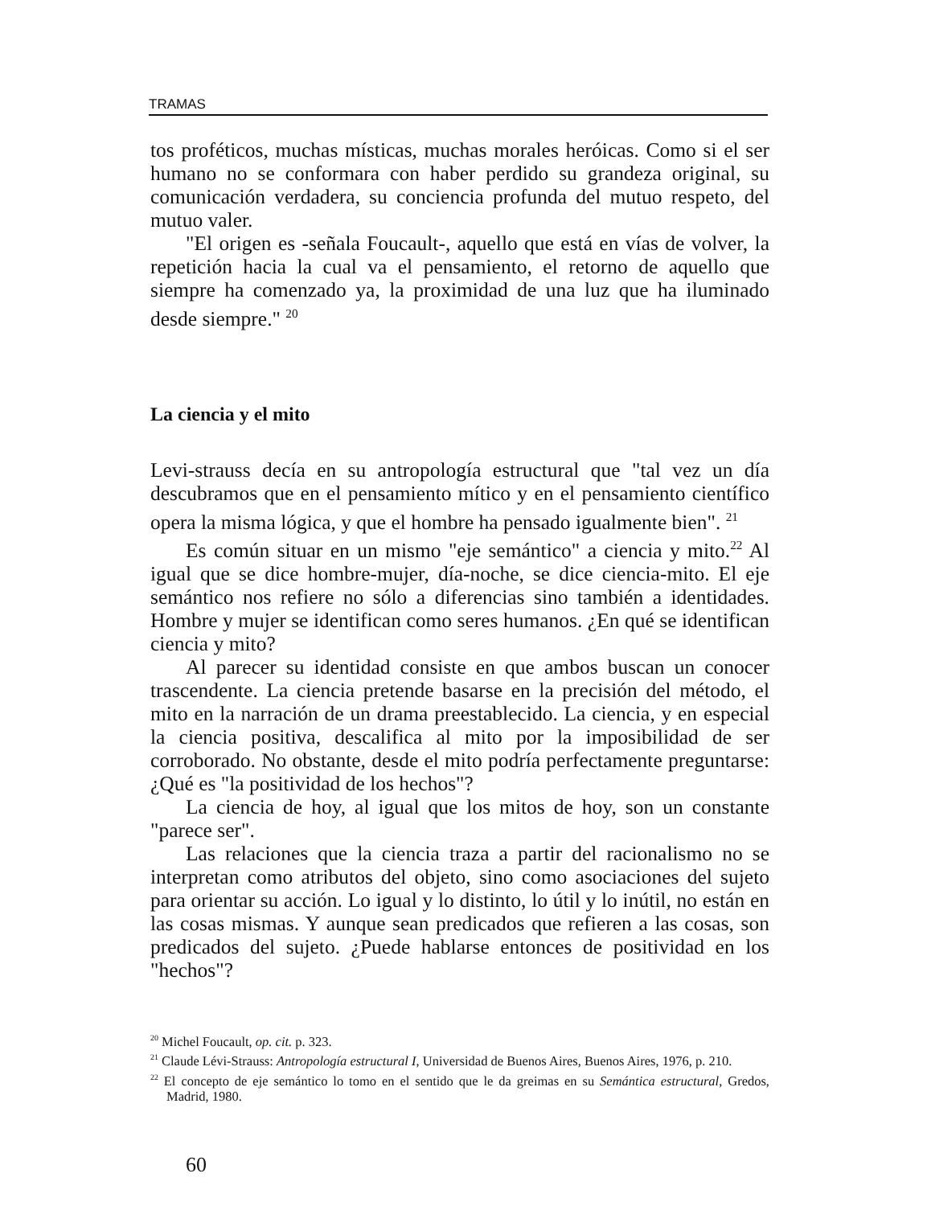TRAMAS
tos proféticos, muchas místicas, muchas morales heróicas. Como si el ser humano no se conformara con haber perdido su grandeza original, su comunicación verdadera, su conciencia profunda del mutuo respeto, del mutuo valer.
"El origen es -señala Foucault-, aquello que está en vías de volver, la repetición hacia la cual va el pensamiento, el retorno de aquello que siempre ha comenzado ya, la proximidad de una luz que ha iluminado desde siempre." <sup>20</sup>
La ciencia y el mito
Levi-strauss decía en su antropología estructural que "tal vez un día descubramos que en el pensamiento mítico y en el pensamiento científico opera la misma lógica, y que el hombre ha pensado igualmente bien". <sup>21</sup>
Es común situar en un mismo "eje semántico" a ciencia y mito.<sup>22</sup> Al igual que se dice hombre-mujer, día-noche, se dice ciencia-mito. El eje semántico nos refiere no sólo a diferencias sino también a identidades. Hombre y mujer se identifican como seres humanos. ¿En qué se identifican ciencia y mito?
Al parecer su identidad consiste en que ambos buscan un conocer trascendente. La ciencia pretende basarse en la precisión del método, el mito en la narración de un drama preestablecido. La ciencia, y en especial la ciencia positiva, descalifica al mito por la imposibilidad de ser corroborado. No obstante, desde el mito podría perfectamente preguntarse: ¿Qué es "la positividad de los hechos"?
La ciencia de hoy, al igual que los mitos de hoy, son un constante "parece ser".
Las relaciones que la ciencia traza a partir del racionalismo no se interpretan como atributos del objeto, sino como asociaciones del sujeto para orientar su acción. Lo igual y lo distinto, lo útil y lo inútil, no están en las cosas mismas. Y aunque sean predicados que refieren a las cosas, son predicados del sujeto. ¿Puede hablarse entonces de positividad en los "hechos"?
<sup>20</sup> Michel Foucault, op. cit. p. 323.
<sup>21</sup> Claude Lévi-Strauss: Antropología estructural I, Universidad de Buenos Aires, Buenos Aires, 1976, p. 210.
<sup>22</sup> El concepto de eje semántico lo tomo en el sentido que le da greimas en su Semántica estructural, Gredos, Madrid, 1980.
60